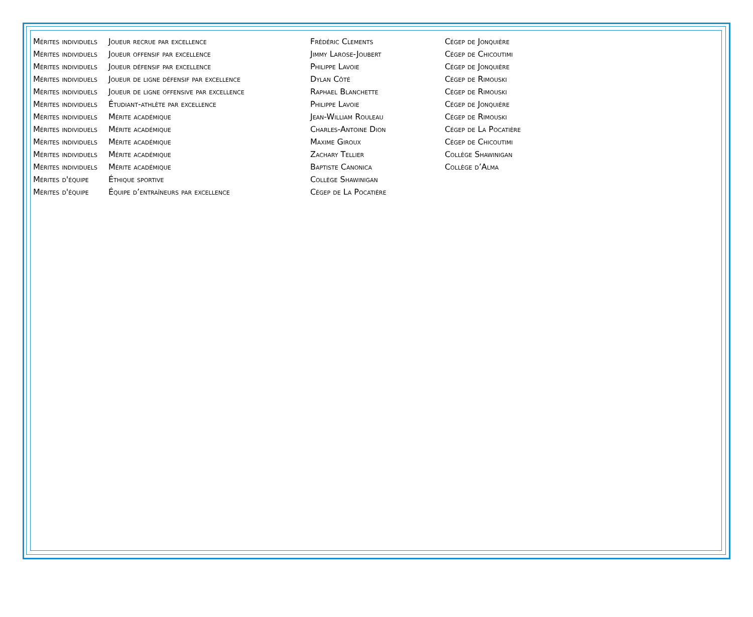| Mérites individuels | Joueur recrue par excellence | Frédéric Clements | Cégep de Jonquière |
| Mérites individuels | Joueur offensif par excellence | Jimmy Larose-Joubert | Cégep de Chicoutimi |
| Mérites individuels | Joueur défensif par excellence | Philippe Lavoie | Cégep de Jonquière |
| Mérites individuels | Joueur de ligne défensif par excellence | Dylan Côté | Cégep de Rimouski |
| Mérites individuels | Joueur de ligne offensive par excellence | Raphael Blanchette | Cégep de Rimouski |
| Mérites individuels | Étudiant-athlète par excellence | Philippe Lavoie | Cégep de Jonquière |
| Mérites individuels | Mérite académique | Jean-William Rouleau | Cégep de Rimouski |
| Mérites individuels | Mérite académique | Charles-Antoine Dion | Cégep de La Pocatière |
| Mérites individuels | Mérite académique | Maxime Giroux | Cégep de Chicoutimi |
| Mérites individuels | Mérite académique | Zachary Tellier | Collège Shawinigan |
| Mérites individuels | Mérite académique | Baptiste Canonica | Collège d’Alma |
| Mérites d'équipe | Éthique sportive | Collège Shawinigan | |
| Mérites d'équipe | Équipe d’entraîneurs par excellence | Cégep de La Pocatière | |